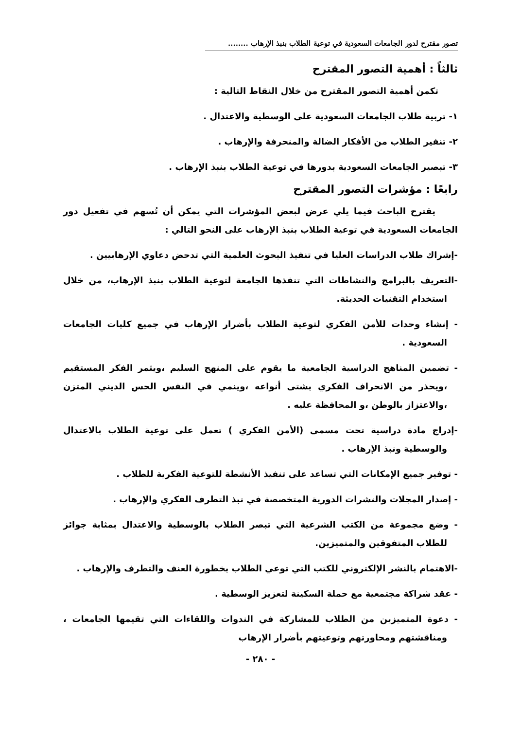تصور مقترح لدور الجامعات السعودية في توعية الطلاب بنبذ الإرهاب ........
ثالثاً : أهمية التصور المقترح
تكمن أهمية التصور المقترح من خلال النقاط التالية :
١- تربية طلاب الجامعات السعودية على الوسطية والاعتدال .
٢- تنفير الطلاب من الأفكار الضالة والمنحرفة والإرهاب .
٣- تبصير الجامعات السعودية بدورها في توعية الطلاب بنبذ الإرهاب .
رابعًا : مؤشرات التصور المقترح
يقترح الباحث فيما يلي عرض لبعض المؤشرات التي يمكن أن تُسهم في تفعيل دور الجامعات السعودية في توعية الطلاب بنبذ الإرهاب على النحو التالي :
-إشراك طلاب الدراسات العليا في تنفيذ البحوث العلمية التي تدحض دعاوي الإرهابيين .
-التعريف بالبرامج والنشاطات التي تنفذها الجامعة لتوعية الطلاب بنبذ الإرهاب، من خلال استخدام التقنيات الحديثة.
- إنشاء وحدات للأمن الفكري لتوعية الطلاب بأضرار الإرهاب في جميع كليات الجامعات السعودية .
- تضمين المناهج الدراسية الجامعية ما يقوم على المنهج السليم ،ويثمر الفكر المستقيم ،ويحذر من الانحراف الفكري بشتى أنواعه ،وينمي في النفس الحس الديني المتزن ،والاعتزاز بالوطن ،و المحافظة عليه .
-إدراج مادة دراسية تحت مسمى (الأمن الفكري ) تعمل على توعية الطلاب بالاعتدال والوسطية ونبذ الإرهاب .
- توفير جميع الإمكانات التي تساعد على تنفيذ الأنشطة للتوعية الفكرية للطلاب .
- إصدار المجلات والنشرات الدورية المتخصصة في نبذ التطرف الفكري والإرهاب .
- وضع مجموعة من الكتب الشرعية التي تبصر الطلاب بالوسطية والاعتدال بمثابة جوائز للطلاب المتفوقين والمتميزين.
-الاهتمام بالنشر الإلكتروني للكتب التي توعي الطلاب بخطورة العنف والتطرف والإرهاب .
- عقد شراكة مجتمعية مع حملة السكينة لتعزيز الوسطية .
- دعوة المتميزين من الطلاب للمشاركة في الندوات واللقاءات التي تقيمها الجامعات ، ومناقشتهم ومحاورتهم وتوعيتهم بأضرار الإرهاب
- ٢٨٠ -